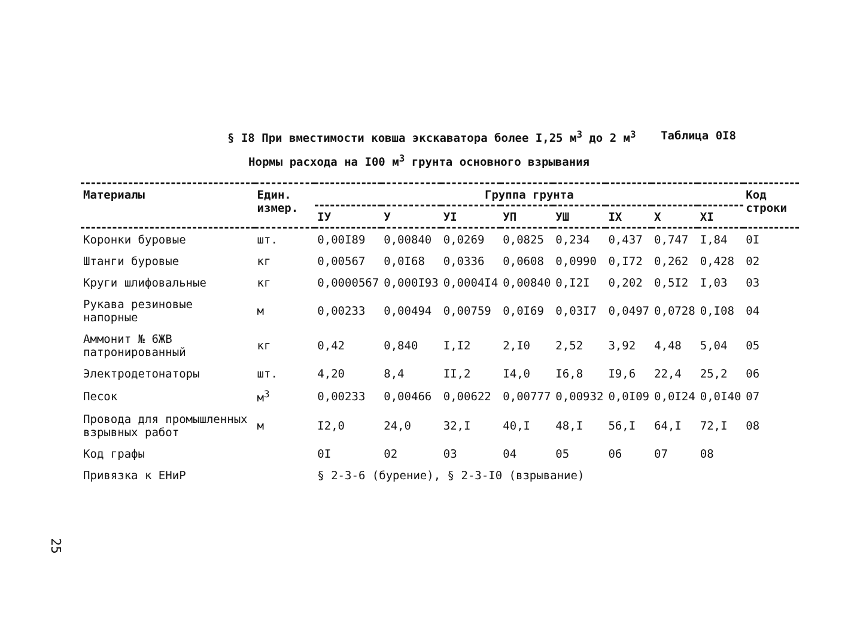§ I8 При вместимости ковша экскаватора более I,25 м<sup>3</sup> до 2 м<sup>3</sup> Таблица 0I8
Нормы расхода на I00 м<sup>3</sup> грунта основного взрывания
| Материалы | Един. измер. | Группа грунта | | | | | | | | Код строки |
| --- | --- | --- | --- | --- | --- | --- | --- | --- | --- | --- |
| | | IУ | У | УI | УП | УШ | IX | X | XI | |
| Коронки буровые | шт. | 0,00I89 | 0,00840 | 0,0269 | 0,0825 | 0,234 | 0,437 | 0,747 | I,84 | 0I |
| Штанги буровые | кг | 0,00567 | 0,0I68 | 0,0336 | 0,0608 | 0,0990 | 0,I72 | 0,262 | 0,428 | 02 |
| Круги шлифовальные | кг | 0,0000567 | 0,000I93 | 0,0004I4 | 0,00840 | 0,I2I | 0,202 | 0,5I2 | I,03 | 03 |
| Рукава резиновые напорные | м | 0,00233 | 0,00494 | 0,00759 | 0,0I69 | 0,03I7 | 0,0497 | 0,0728 | 0,I08 | 04 |
| Аммонит № 6ЖВ патронированный | кг | 0,42 | 0,840 | I,I2 | 2,I0 | 2,52 | 3,92 | 4,48 | 5,04 | 05 |
| Электродетонаторы | шт. | 4,20 | 8,4 | II,2 | I4,0 | I6,8 | I9,6 | 22,4 | 25,2 | 06 |
| Песок | м<sup>3</sup> | 0,00233 | 0,00466 | 0,00622 | 0,00777 | 0,00932 | 0,0I09 | 0,0I24 | 0,0I40 | 07 |
| Провода для промышленных взрывных работ | м | I2,0 | 24,0 | 32,I | 40,I | 48,I | 56,I | 64,I | 72,I | 08 |
| Код графы | | 0I | 02 | 03 | 04 | 05 | 06 | 07 | 08 | |
| Привязка к ЕНиР | | § 2-3-6 (бурение), § 2-3-I0 (взрывание) | | | | | | | | |
25